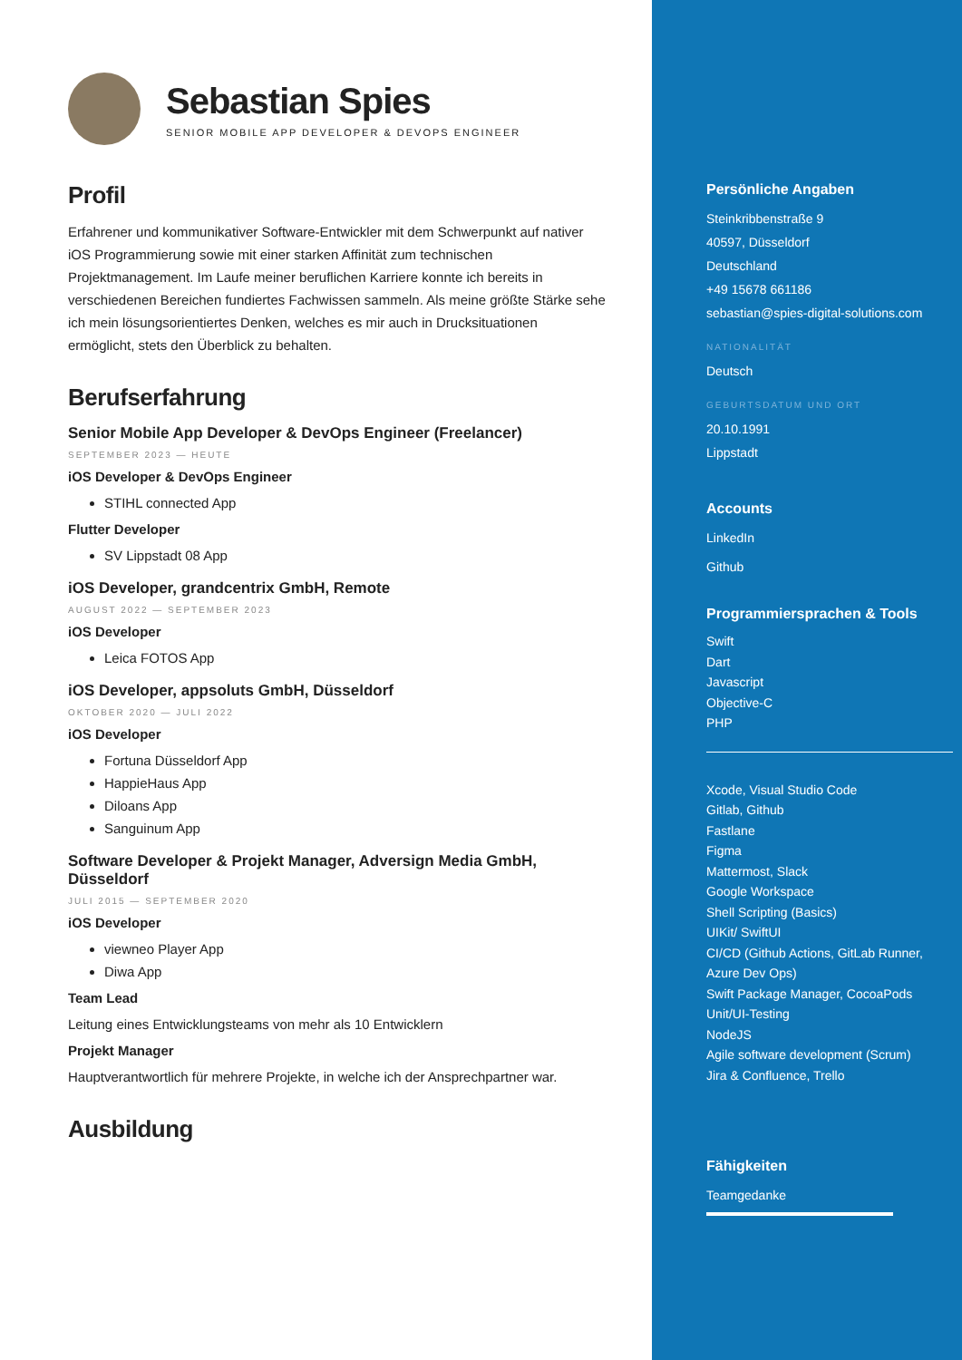Sebastian Spies
SENIOR MOBILE APP DEVELOPER & DEVOPS ENGINEER
Profil
Erfahrener und kommunikativer Software-Entwickler mit dem Schwerpunkt auf nativer iOS Programmierung sowie mit einer starken Affinität zum technischen Projektmanagement. Im Laufe meiner beruflichen Karriere konnte ich bereits in verschiedenen Bereichen fundiertes Fachwissen sammeln. Als meine größte Stärke sehe ich mein lösungsorientiertes Denken, welches es mir auch in Drucksituationen ermöglicht, stets den Überblick zu behalten.
Berufserfahrung
Senior Mobile App Developer & DevOps Engineer (Freelancer)
SEPTEMBER 2023 — HEUTE
iOS Developer & DevOps Engineer
STIHL connected App
Flutter Developer
SV Lippstadt 08 App
iOS Developer, grandcentrix GmbH, Remote
AUGUST 2022 — SEPTEMBER 2023
iOS Developer
Leica FOTOS App
iOS Developer, appsoluts GmbH, Düsseldorf
OKTOBER 2020 — JULI 2022
iOS Developer
Fortuna Düsseldorf App
HappieHaus App
Diloans App
Sanguinum App
Software Developer & Projekt Manager, Adversign Media GmbH, Düsseldorf
JULI 2015 — SEPTEMBER 2020
iOS Developer
viewneo Player App
Diwa App
Team Lead
Leitung eines Entwicklungsteams von mehr als 10 Entwicklern
Projekt Manager
Hauptverantwortlich für mehrere Projekte, in welche ich der Ansprechpartner war.
Ausbildung
Persönliche Angaben
Steinkribbenstraße 9
40597, Düsseldorf
Deutschland
+49 15678 661186
sebastian@spies-digital-solutions.com
NATIONALITÄT
Deutsch
GEBURTSDATUM UND ORT
20.10.1991
Lippstadt
Accounts
LinkedIn
Github
Programmiersprachen & Tools
Swift
Dart
Javascript
Objective-C
PHP
Xcode, Visual Studio Code
Gitlab, Github
Fastlane
Figma
Mattermost, Slack
Google Workspace
Shell Scripting (Basics)
UIKit/ SwiftUI
CI/CD (Github Actions, GitLab Runner, Azure Dev Ops)
Swift Package Manager, CocoaPods
Unit/UI-Testing
NodeJS
Agile software development (Scrum)
Jira & Confluence, Trello
Fähigkeiten
Teamgedanke